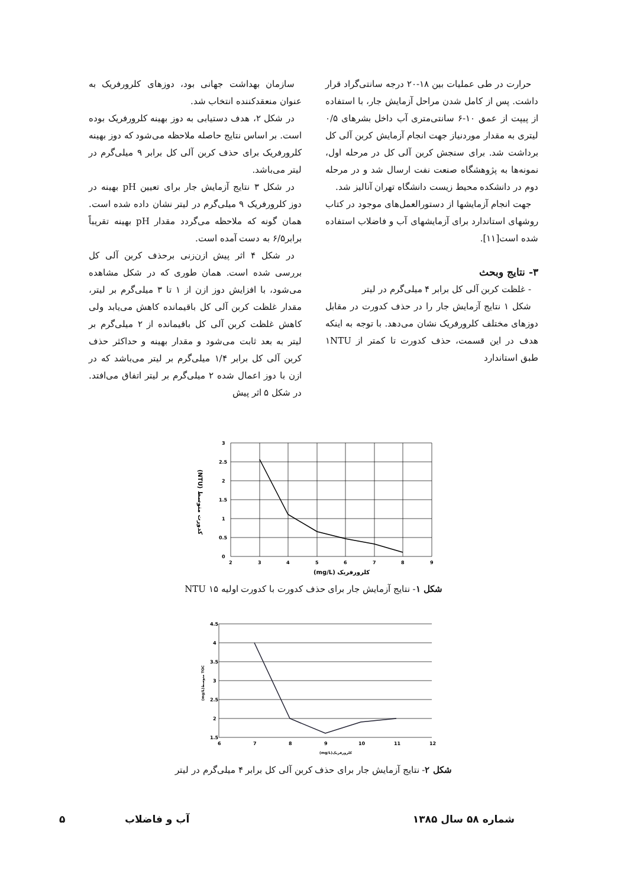حرارت در طی عملیات بین ۱۸-۲۰ درجه سانتی‌گراد قرار داشت. پس از کامل شدن مراحل آزمایش جار، با استفاده از پیپت از عمق ۱۰-۶ سانتی‌متری آب داخل بشرهای ۰/۵ لیتری به مقدار موردنیاز جهت انجام آزمایش کربن آلی کل برداشت شد. برای سنجش کربن آلی کل در مرحله اول، نمونه‌ها به پژوهشگاه صنعت نفت ارسال شد و در مرحله دوم در دانشکده محیط زیست دانشگاه تهران آنالیز شد.
جهت انجام آزمایشها از دستورالعمل‌های موجود در کتاب روشهای استاندارد برای آزمایشهای آب و فاضلاب استفاده شده است[۱۱].
۳- نتایج وبحث
- غلظت کربن آلی کل برابر ۴ میلی‌گرم در لیتر
شکل ۱ نتایج آزمایش جار را در حذف کدورت در مقابل دوزهای مختلف کلرورفریک نشان می‌دهد. با توجه به اینکه هدف در این قسمت، حذف کدورت تا کمتر از ۱NTU طبق استاندارد
سازمان بهداشت جهانی بود، دوزهای کلرورفریک به عنوان منعقدکننده انتخاب شد.
در شکل ۲، هدف دستیابی به دوز بهینه کلرورفریک بوده است. بر اساس نتایج حاصله ملاحظه می‌شود که دوز بهینه کلرورفریک برای حذف کربن آلی کل برابر ۹ میلی‌گرم در لیتر می‌باشد.
در شکل ۳ نتایج آزمایش جار برای تعیین pH بهینه در دوز کلرورفریک ۹ میلی‌گرم در لیتر نشان داده شده است. همان گونه که ملاحظه می‌گردد مقدار pH بهینه تقریباً برابر۶/۵ به دست آمده است.
در شکل ۴ اثر پیش ازن‌زنی برحذف کربن آلی کل بررسی شده است. همان طوری که در شکل مشاهده می‌شود، با افزایش دوز ازن از ۱ تا ۳ میلی‌گرم بر لیتر، مقدار غلظت کربن آلی کل باقیمانده کاهش می‌یابد ولی کاهش غلظت کربن آلی کل باقیمانده از ۲ میلی‌گرم بر لیتر به بعد ثابت می‌شود و مقدار بهینه و حداکثر حذف کربن آلی کل برابر ۱/۴ میلی‌گرم بر لیتر می‌باشد که در ازن با دوز اعمال شده ۲ میلی‌گرم بر لیتر اتفاق می‌افتد. در شکل ۵ اثر پیش
3
2.5
2
1.5
1
0.5
0
2
3
4
5
6
7
8
9
(mg/L) کلرورفریک
(NTU) کدورت متوسط
شکل ۱- نتایج آزمایش جار برای حذف کدورت با کدورت اولیه NTU ۱۵
4.5
4
3.5
3
2.5
2
1.5
6
7
8
9
10
11
12
(mg/L)کلرورفریک
(mg/L)متوسط TOC
شکل ۲- نتایج آزمایش جار برای حذف کربن آلی کل برابر ۴ میلی‌گرم در لیتر
شماره ۵۸ سال ۱۳۸۵ آب و فاضلاب ۵